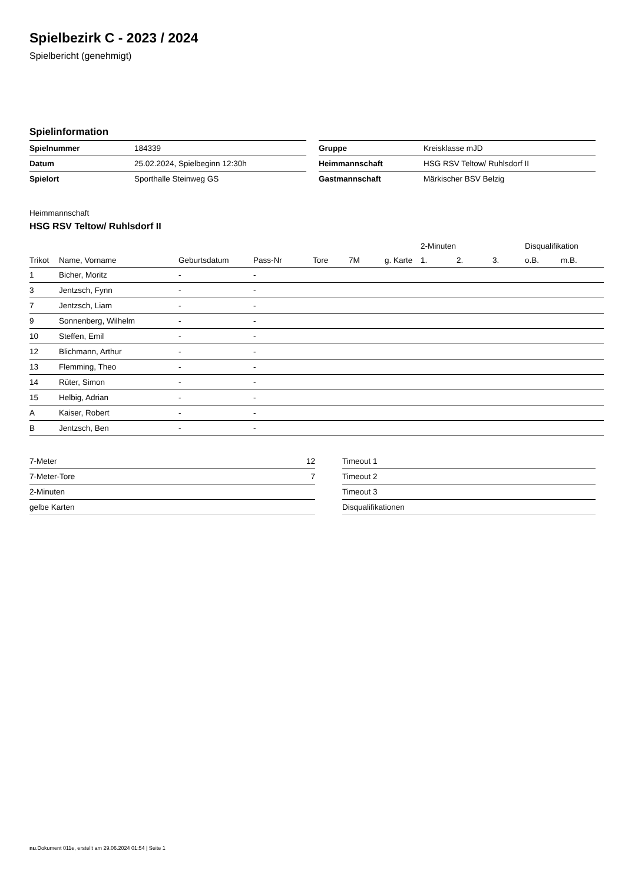Spielbezirk C - 2023 / 2024
Spielbericht (genehmigt)
Spielinformation
| Spielnummer | 184339 |
| Datum | 25.02.2024, Spielbeginn 12:30h |
| Spielort | Sporthalle Steinweg GS |
| Gruppe | Kreisklasse mJD |
| Heimmannschaft | HSG RSV Teltow/ Ruhlsdorf II |
| Gastmannschaft | Märkischer BSV Belzig |
Heimmannschaft
HSG RSV Teltow/ Ruhlsdorf II
| | | | | | | | 2-Minuten | | | Disqualifikation | |
| --- | --- | --- | --- | --- | --- | --- | --- | --- | --- | --- | --- |
| Trikot | Name, Vorname | Geburtsdatum | Pass-Nr | Tore | 7M | g. Karte | 1. | 2. | 3. | o.B. | m.B. |
| 1 | Bicher, Moritz | - | - | | | | | | | | |
| 3 | Jentzsch, Fynn | - | - | | | | | | | | |
| 7 | Jentzsch, Liam | - | - | | | | | | | | |
| 9 | Sonnenberg, Wilhelm | - | - | | | | | | | | |
| 10 | Steffen, Emil | - | - | | | | | | | | |
| 12 | Blichmann, Arthur | - | - | | | | | | | | |
| 13 | Flemming, Theo | - | - | | | | | | | | |
| 14 | Rüter, Simon | - | - | | | | | | | | |
| 15 | Helbig, Adrian | - | - | | | | | | | | |
| A | Kaiser, Robert | - | - | | | | | | | | |
| B | Jentzsch, Ben | - | - | | | | | | | | |
| 7-Meter | 12 |
| 7-Meter-Tore | 7 |
| 2-Minuten | |
| gelbe Karten | |
| Timeout 1 |
| Timeout 2 |
| Timeout 3 |
| Disqualifikationen |
nu.Dokument 011e, erstellt am 29.06.2024 01:54 | Seite 1